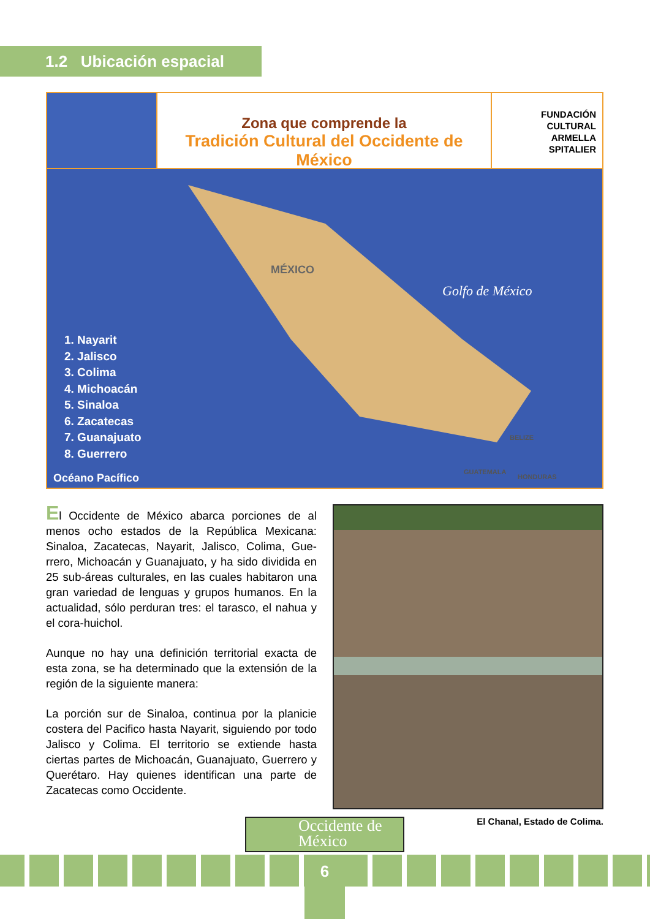1.2 Ubicación espacial
Zona que comprende la
Tradición Cultural del Occidente de México
FUNDACIÓN
CULTURAL
ARMELLA
SPITALIER
MÉXICO
Golfo de México
1. Nayarit
2. Jalisco
3. Colima
4. Michoacán
5. Sinaloa
6. Zacatecas
7. Guanajuato
8. Guerrero
Océano Pacífico
BELIZE
GUATEMALA
HONDURAS
El Occidente de México abarca porciones de al menos ocho estados de la República Mexicana: Sinaloa, Zacatecas, Nayarit, Jalisco, Colima, Gue-rrero, Michoacán y Guanajuato, y ha sido dividida en 25 sub-áreas culturales, en las cuales habitaron una gran variedad de lenguas y grupos humanos. En la actualidad, sólo perduran tres: el tarasco, el nahua y el cora-huichol.
Aunque no hay una definición territorial exacta de esta zona, se ha determinado que la extensión de la región de la siguiente manera:
La porción sur de Sinaloa, continua por la planicie costera del Pacifico hasta Nayarit, siguiendo por todo Jalisco y Colima. El territorio se extiende hasta ciertas partes de Michoacán, Guanajuato, Guerrero y Querétaro. Hay quienes identifican una parte de Zacatecas como Occidente.
El Chanal, Estado de Colima.
Occidente de
México
6